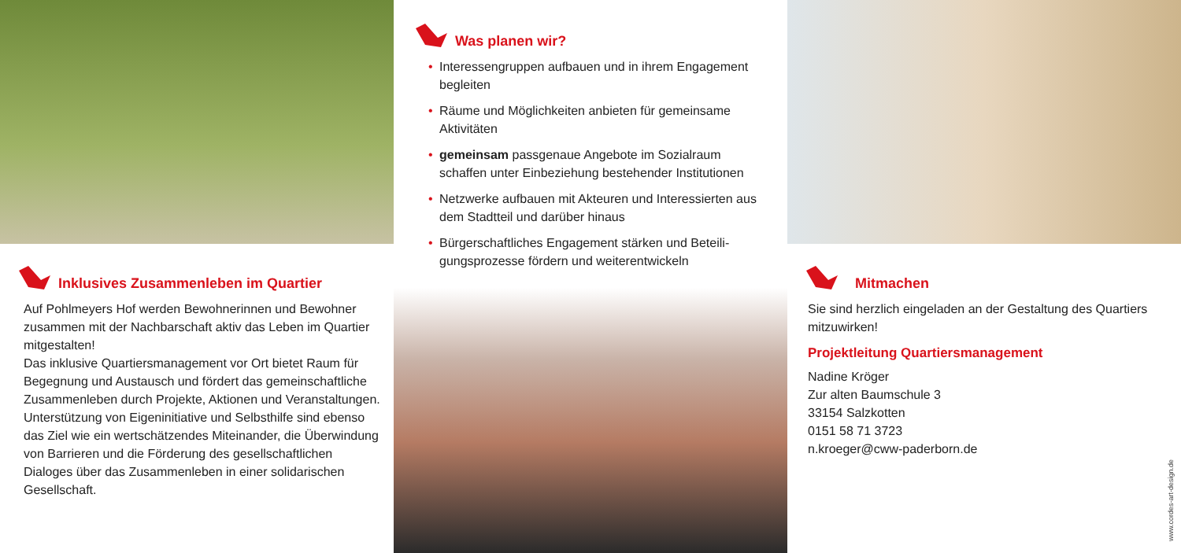Inklusives Zusammenleben im Quartier
Auf Pohlmeyers Hof werden Bewohnerinnen und Bewohner zusammen mit der Nachbarschaft aktiv das Leben im Quartier mitgestalten!
Das inklusive Quartiersmanagement vor Ort bietet Raum für Begegnung und Austausch und fördert das gemein­schaftliche Zusammenleben durch Projekte, Aktionen und Veranstaltungen.
Unterstützung von Eigeninitiative und Selbsthilfe sind ebenso das Ziel wie ein wertschätzendes Miteinander, die Überwin­dung von Barrieren und die Förderung des gesellschaftlichen Dialoges über das Zusammenleben in einer solidarischen Gesellschaft.
Was planen wir?
• Interessengruppen aufbauen und in ihrem Engagement begleiten
• Räume und Möglichkeiten anbieten für gemeinsame Aktivitäten
• gemeinsam passgenaue Angebote im Sozialraum schaffen unter Einbeziehung bestehender Institutionen
• Netzwerke aufbauen mit Akteuren und Interessierten aus dem Stadtteil und darüber hinaus
• Bürgerschaftliches Engagement stärken und Beteili­gungsprozesse fördern und weiterentwickeln
Mitmachen
Sie sind herzlich eingeladen an der Gestaltung des Quartiers mitzuwirken!
Projektleitung Quartiersmanagement
Nadine Kröger
Zur alten Baumschule 3
33154 Salzkotten
0151 58 71 3723
n.kroeger@cww-paderborn.de
www.cordes-art-design.de